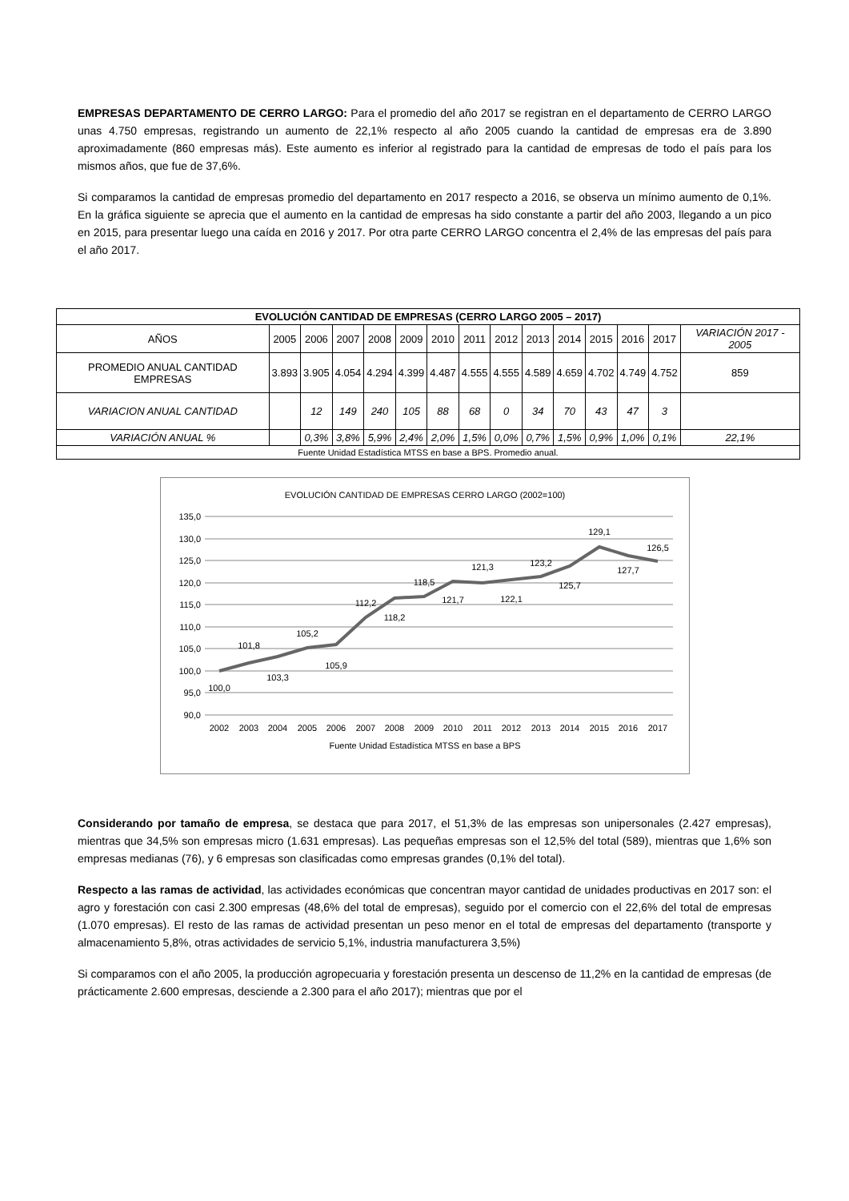EMPRESAS DEPARTAMENTO DE CERRO LARGO: Para el promedio del año 2017 se registran en el departamento de CERRO LARGO unas 4.750 empresas, registrando un aumento de 22,1% respecto al año 2005 cuando la cantidad de empresas era de 3.890 aproximadamente (860 empresas más). Este aumento es inferior al registrado para la cantidad de empresas de todo el país para los mismos años, que fue de 37,6%.
Si comparamos la cantidad de empresas promedio del departamento en 2017 respecto a 2016, se observa un mínimo aumento de 0,1%. En la gráfica siguiente se aprecia que el aumento en la cantidad de empresas ha sido constante a partir del año 2003, llegando a un pico en 2015, para presentar luego una caída en 2016 y 2017. Por otra parte CERRO LARGO concentra el 2,4% de las empresas del país para el año 2017.
| EVOLUCIÓN CANTIDAD DE EMPRESAS (CERRO LARGO 2005 – 2017) | | | | | | | | | | | | | | |
| --- | --- | --- | --- | --- | --- | --- | --- | --- | --- | --- | --- | --- | --- | --- |
| AÑOS | 2005 | 2006 | 2007 | 2008 | 2009 | 2010 | 2011 | 2012 | 2013 | 2014 | 2015 | 2016 | 2017 | VARIACIÓN 2017 - 2005 |
| PROMEDIO ANUAL CANTIDAD EMPRESAS | 3.893 | 3.905 | 4.054 | 4.294 | 4.399 | 4.487 | 4.555 | 4.555 | 4.589 | 4.659 | 4.702 | 4.749 | 4.752 | 859 |
| VARIACION ANUAL CANTIDAD | | 12 | 149 | 240 | 105 | 88 | 68 | 0 | 34 | 70 | 43 | 47 | 3 | |
| VARIACIÓN ANUAL % | | 0,3% | 3,8% | 5,9% | 2,4% | 2,0% | 1,5% | 0,0% | 0,7% | 1,5% | 0,9% | 1,0% | 0,1% | 22,1% |
| Fuente Unidad Estadística MTSS en base a BPS. Promedio anual. | | | | | | | | | | | | | | |
EVOLUCIÓN CANTIDAD DE EMPRESAS CERRO LARGO (2002=100)
135,0
130,0
125,0
120,0
115,0
110,0
105,0
100,0
95,0
90,0
2002
2003
2004
2005
2006
2007
2008
2009
2010
2011
2012
2013
2014
2015
2016
2017
100,0
101,8
103,3
105,2
105,9
112,2
118,2
118,5
121,7
121,3
122,1
123,2
125,7
129,1
127,7
126,5
Fuente Unidad Estadística MTSS en base a BPS
Considerando por tamaño de empresa, se destaca que para 2017, el 51,3% de las empresas son unipersonales (2.427 empresas), mientras que 34,5% son empresas micro (1.631 empresas). Las pequeñas empresas son el 12,5% del total (589), mientras que 1,6% son empresas medianas (76), y 6 empresas son clasificadas como empresas grandes (0,1% del total).
Respecto a las ramas de actividad, las actividades económicas que concentran mayor cantidad de unidades productivas en 2017 son: el agro y forestación con casi 2.300 empresas (48,6% del total de empresas), seguido por el comercio con el 22,6% del total de empresas (1.070 empresas). El resto de las ramas de actividad presentan un peso menor en el total de empresas del departamento (transporte y almacenamiento 5,8%, otras actividades de servicio 5,1%, industria manufacturera 3,5%)
Si comparamos con el año 2005, la producción agropecuaria y forestación presenta un descenso de 11,2% en la cantidad de empresas (de prácticamente 2.600 empresas, desciende a 2.300 para el año 2017); mientras que por el